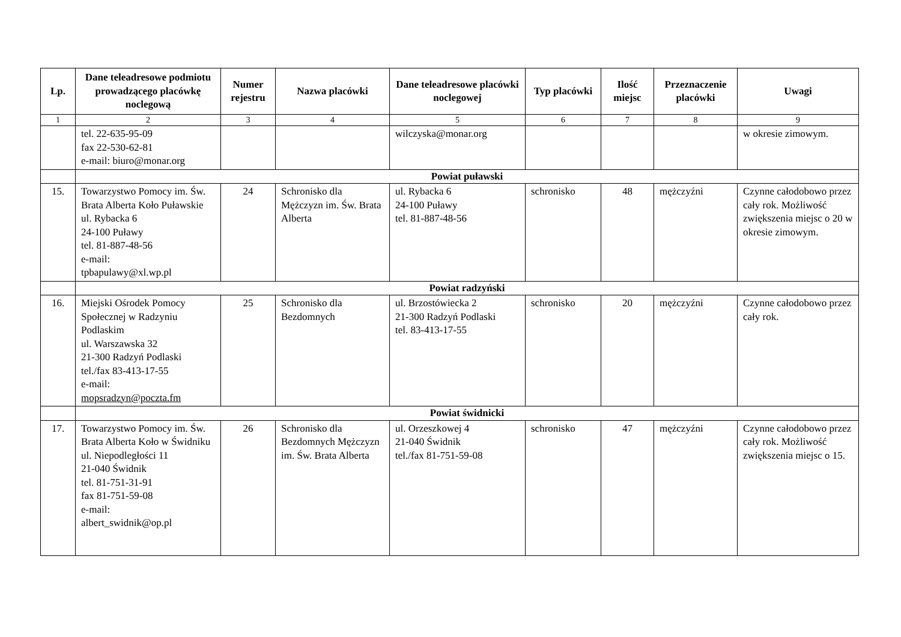| Lp. | Dane teleadresowe podmiotu prowadzącego placówkę noclegową | Numer rejestru | Nazwa placówki | Dane teleadresowe placówki noclegowej | Typ placówki | Ilość miejsc | Przeznaczenie placówki | Uwagi |
| --- | --- | --- | --- | --- | --- | --- | --- | --- |
| 1 | 2 | 3 | 4 | 5 | 6 | 7 | 8 | 9 |
| | tel. 22-635-95-09 fax 22-530-62-81 e-mail: biuro@monar.org | | | wilczyska@monar.org | | | | w okresie zimowym. |
| | Powiat puławski | | | | | | | |
| 15. | Towarzystwo Pomocy im. Św. Brata Alberta Koło Puławskie ul. Rybacka 6 24-100 Puławy tel. 81-887-48-56 e-mail: tpbapulawy@xl.wp.pl | 24 | Schronisko dla Mężczyzn im. Św. Brata Alberta | ul. Rybacka 6 24-100 Puławy tel. 81-887-48-56 | schronisko | 48 | mężczyźni | Czynne całodobowo przez cały rok. Możliwość zwiększenia miejsc o 20 w okresie zimowym. |
| | Powiat radzyński | | | | | | | |
| 16. | Miejski Ośrodek Pomocy Społecznej w Radzyniu Podlaskim ul. Warszawska 32 21-300 Radzyń Podlaski tel./fax 83-413-17-55 e-mail: mopsradzyn@poczta.fm | 25 | Schronisko dla Bezdomnych | ul. Brzostówiecka 2 21-300 Radzyń Podlaski tel. 83-413-17-55 | schronisko | 20 | mężczyźni | Czynne całodobowo przez cały rok. |
| | Powiat świdnicki | | | | | | | |
| 17. | Towarzystwo Pomocy im. Św. Brata Alberta Koło w Świdniku ul. Niepodległości 11 21-040 Świdnik tel. 81-751-31-91 fax 81-751-59-08 e-mail: albert_swidnik@op.pl | 26 | Schronisko dla Bezdomnych Mężczyzn im. Św. Brata Alberta | ul. Orzeszkowej 4 21-040 Świdnik tel./fax 81-751-59-08 | schronisko | 47 | mężczyźni | Czynne całodobowo przez cały rok. Możliwość zwiększenia miejsc o 15. |